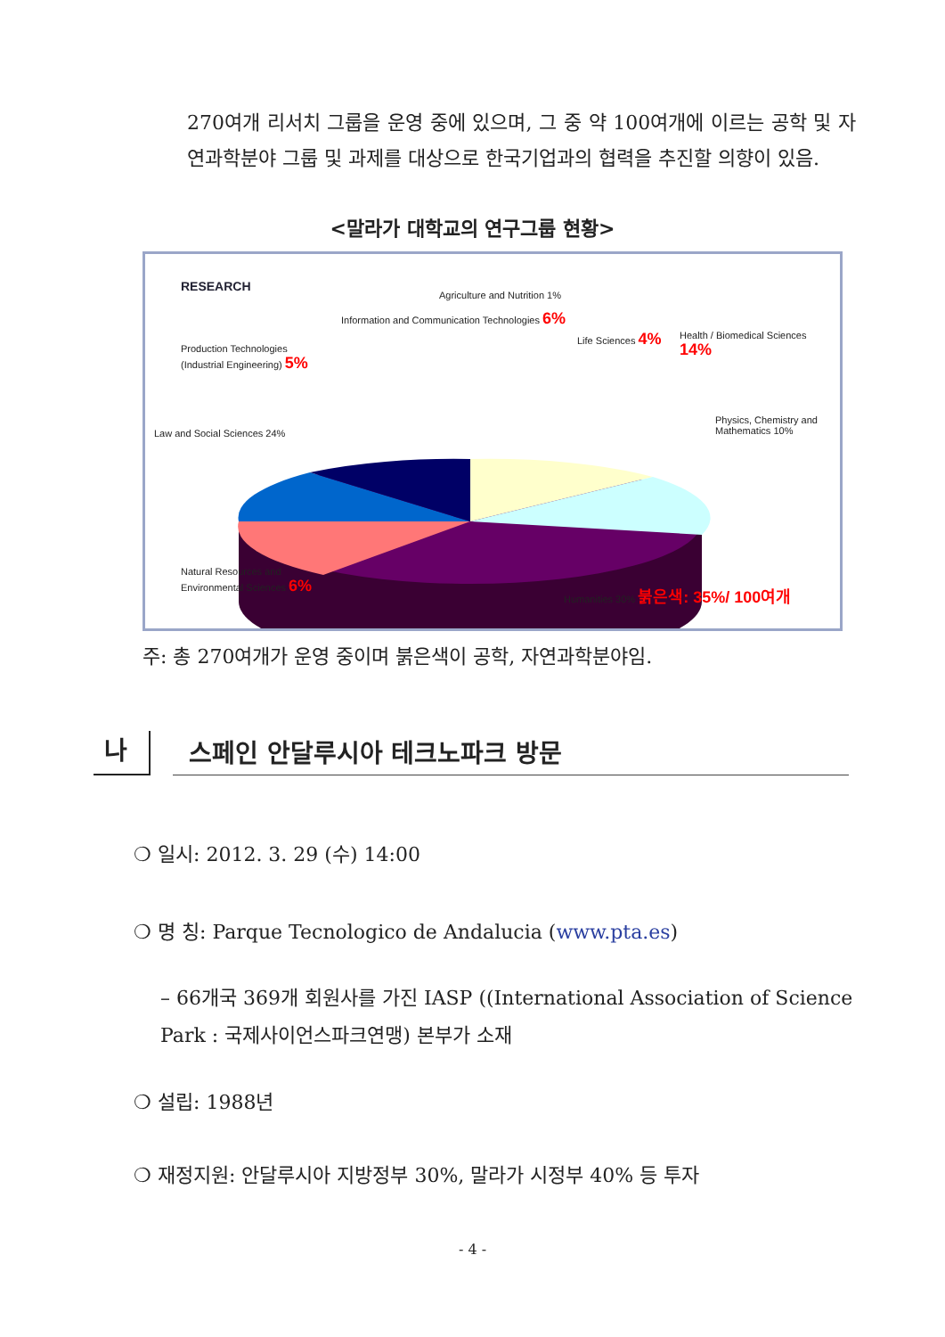270여개 리서치 그룹을 운영 중에 있으며, 그 중 약 100여개에 이르는 공학 및 자연과학분야 그룹 및 과제를 대상으로 한국기업과의 협력을 추진할 의향이 있음.
<말라가 대학교의 연구그룹 현황>
RESEARCH
Production Technologies
(Industrial Engineering) 5%
Information and Communication Technologies 6%
Agriculture and Nutrition 1%
Life Sciences 4%
Health / Biomedical Sciences 14%
Physics, Chemistry and Mathematics 10%
Law and Social Sciences 24%
Natural Resources and
Environmental Sciences 6%
Humanities 30% 붉은색: 35%/ 100여개
주: 총 270여개가 운영 중이며 붉은색이 공학, 자연과학분야임.
나
스페인 안달루시아 테크노파크 방문
❍ 일시: 2012. 3. 29 (수) 14:00
❍ 명 칭: Parque Tecnologico de Andalucia (www.pta.es)
– 66개국 369개 회원사를 가진 IASP ((International Association of Science Park : 국제사이언스파크연맹) 본부가 소재
❍ 설립: 1988년
❍ 재정지원: 안달루시아 지방정부 30%, 말라가 시정부 40% 등 투자
- 4 -